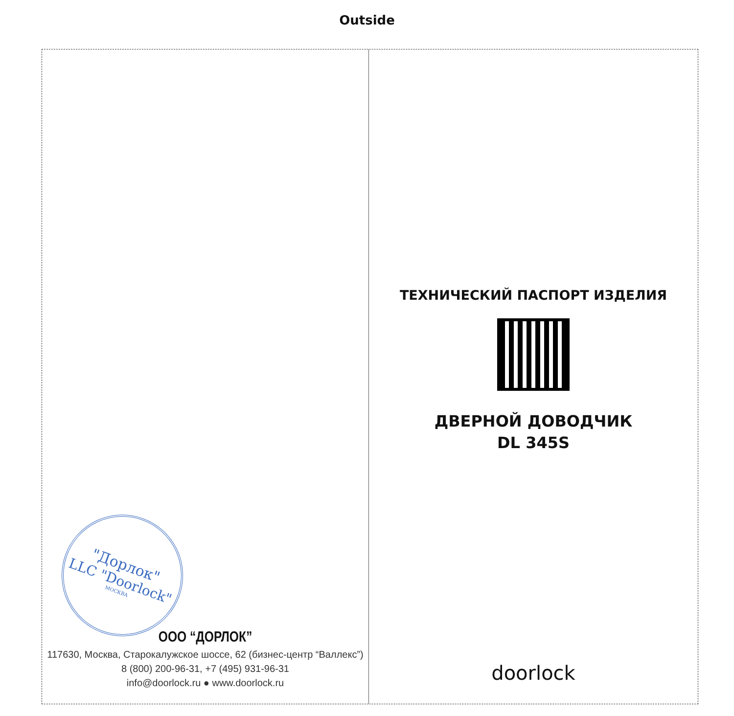Outside
"Дорлок"
LLC "Doorlock"
МОСКВА
ООО “ДОРЛОК”
117630, Москва, Старокалужское шоссе, 62 (бизнес-центр “Валлекс”)
8 (800) 200-96-31, +7 (495) 931-96-31
info@doorlock.ru ● www.doorlock.ru
ТЕХНИЧЕСКИЙ ПАСПОРТ ИЗДЕЛИЯ
ДВЕРНОЙ ДОВОДЧИК
DL 345S
doorlock